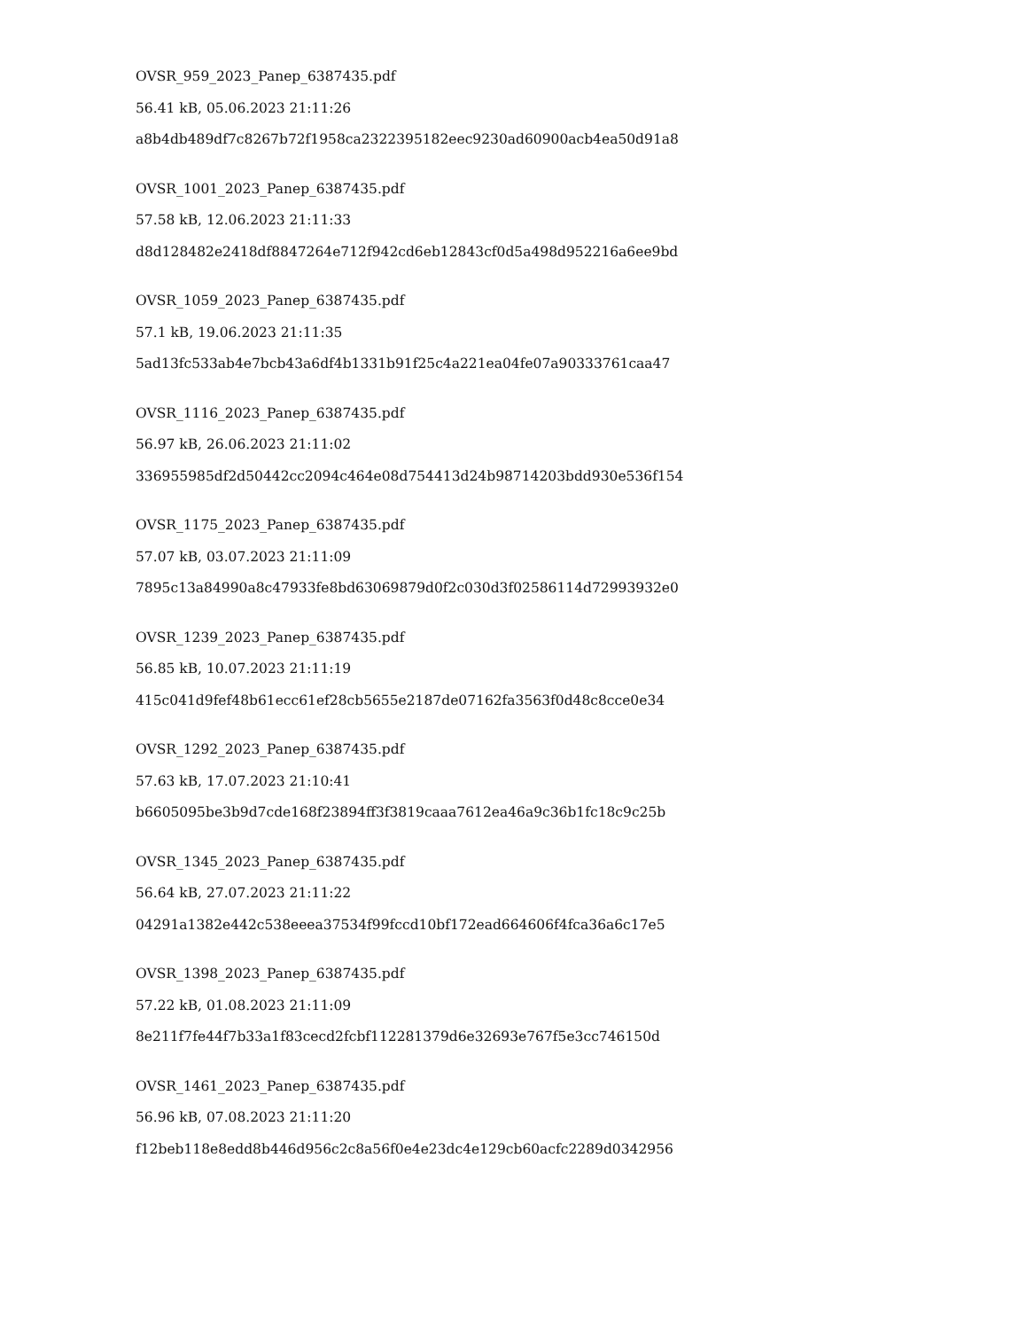OVSR_959_2023_Panep_6387435.pdf
56.41 kB, 05.06.2023 21:11:26
a8b4db489df7c8267b72f1958ca2322395182eec9230ad60900acb4ea50d91a8
OVSR_1001_2023_Panep_6387435.pdf
57.58 kB, 12.06.2023 21:11:33
d8d128482e2418df8847264e712f942cd6eb12843cf0d5a498d952216a6ee9bd
OVSR_1059_2023_Panep_6387435.pdf
57.1 kB, 19.06.2023 21:11:35
5ad13fc533ab4e7bcb43a6df4b1331b91f25c4a221ea04fe07a90333761caa47
OVSR_1116_2023_Panep_6387435.pdf
56.97 kB, 26.06.2023 21:11:02
336955985df2d50442cc2094c464e08d754413d24b98714203bdd930e536f154
OVSR_1175_2023_Panep_6387435.pdf
57.07 kB, 03.07.2023 21:11:09
7895c13a84990a8c47933fe8bd63069879d0f2c030d3f02586114d72993932e0
OVSR_1239_2023_Panep_6387435.pdf
56.85 kB, 10.07.2023 21:11:19
415c041d9fef48b61ecc61ef28cb5655e2187de07162fa3563f0d48c8cce0e34
OVSR_1292_2023_Panep_6387435.pdf
57.63 kB, 17.07.2023 21:10:41
b6605095be3b9d7cde168f23894ff3f3819caaa7612ea46a9c36b1fc18c9c25b
OVSR_1345_2023_Panep_6387435.pdf
56.64 kB, 27.07.2023 21:11:22
04291a1382e442c538eeea37534f99fccd10bf172ead664606f4fca36a6c17e5
OVSR_1398_2023_Panep_6387435.pdf
57.22 kB, 01.08.2023 21:11:09
8e211f7fe44f7b33a1f83cecd2fcbf112281379d6e32693e767f5e3cc746150d
OVSR_1461_2023_Panep_6387435.pdf
56.96 kB, 07.08.2023 21:11:20
f12beb118e8edd8b446d956c2c8a56f0e4e23dc4e129cb60acfc2289d0342956